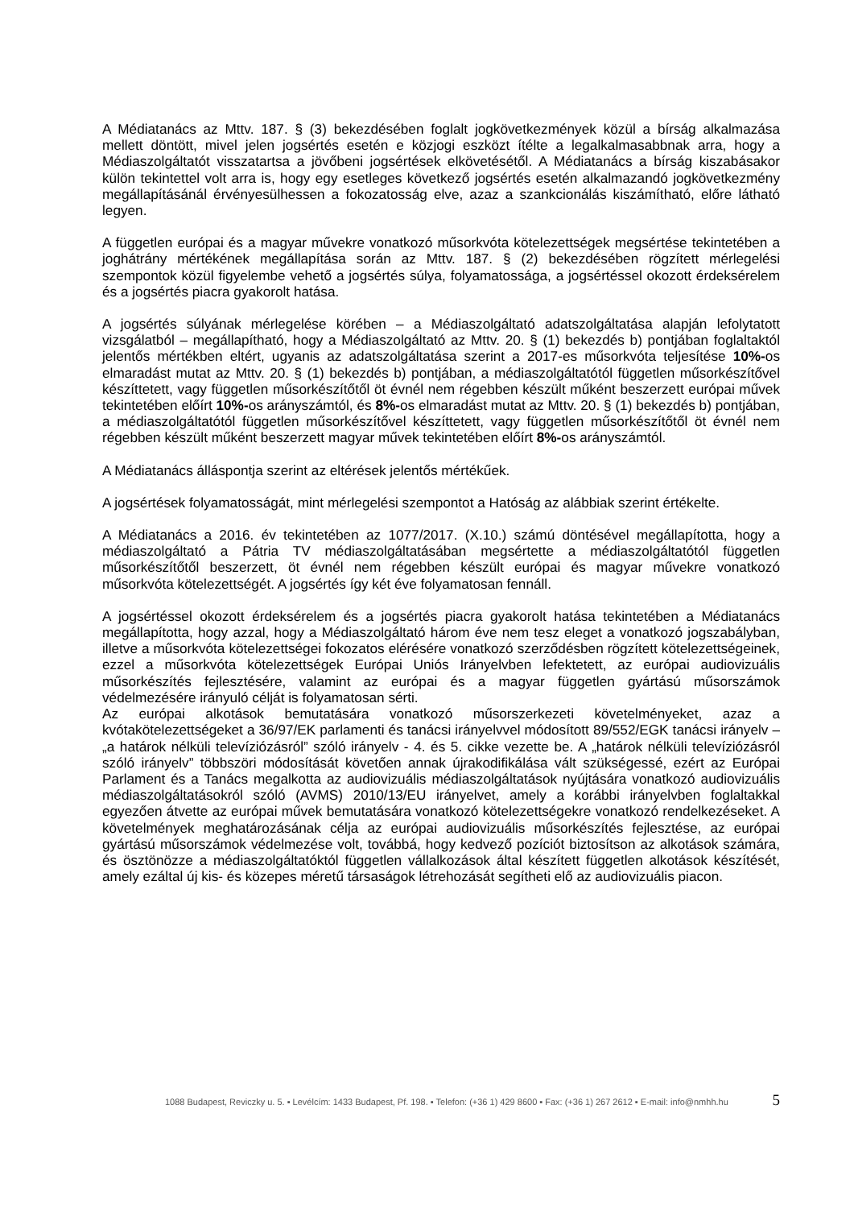A Médiatanács az Mttv. 187. § (3) bekezdésében foglalt jogkövetkezmények közül a bírság alkalmazása mellett döntött, mivel jelen jogsértés esetén e közjogi eszközt ítélte a legalkalmasabbnak arra, hogy a Médiaszolgáltatót visszatartsa a jövőbeni jogsértések elkövetésétől. A Médiatanács a bírság kiszabásakor külön tekintettel volt arra is, hogy egy esetleges következő jogsértés esetén alkalmazandó jogkövetkezmény megállapításánál érvényesülhessen a fokozatosság elve, azaz a szankcionálás kiszámítható, előre látható legyen.
A független európai és a magyar művekre vonatkozó műsorkvóta kötelezettségek megsértése tekintetében a joghátrány mértékének megállapítása során az Mttv. 187. § (2) bekezdésében rögzített mérlegelési szempontok közül figyelembe vehető a jogsértés súlya, folyamatossága, a jogsértéssel okozott érdeksérelem és a jogsértés piacra gyakorolt hatása.
A jogsértés súlyának mérlegelése körében – a Médiaszolgáltató adatszolgáltatása alapján lefolytatott vizsgálatból – megállapítható, hogy a Médiaszolgáltató az Mttv. 20. § (1) bekezdés b) pontjában foglaltaktól jelentős mértékben eltért, ugyanis az adatszolgáltatása szerint a 2017-es műsorkvóta teljesítése 10%-os elmaradást mutat az Mttv. 20. § (1) bekezdés b) pontjában, a médiaszolgáltatótól független műsorkészítővel készíttetett, vagy független műsorkészítőtől öt évnél nem régebben készült műként beszerzett európai művek tekintetében előírt 10%-os arányszámtól, és 8%-os elmaradást mutat az Mttv. 20. § (1) bekezdés b) pontjában, a médiaszolgáltatótól független műsorkészítővel készíttetett, vagy független műsorkészítőtől öt évnél nem régebben készült műként beszerzett magyar művek tekintetében előírt 8%-os arányszámtól.
A Médiatanács álláspontja szerint az eltérések jelentős mértékűek.
A jogsértések folyamatosságát, mint mérlegelési szempontot a Hatóság az alábbiak szerint értékelte.
A Médiatanács a 2016. év tekintetében az 1077/2017. (X.10.) számú döntésével megállapította, hogy a médiaszolgáltató a Pátria TV médiaszolgáltatásában megsértette a médiaszolgáltatótól független műsorkészítőtől beszerzett, öt évnél nem régebben készült európai és magyar művekre vonatkozó műsorkvóta kötelezettségét. A jogsértés így két éve folyamatosan fennáll.
A jogsértéssel okozott érdeksérelem és a jogsértés piacra gyakorolt hatása tekintetében a Médiatanács megállapította, hogy azzal, hogy a Médiaszolgáltató három éve nem tesz eleget a vonatkozó jogszabályban, illetve a műsorkvóta kötelezettségei fokozatos elérésére vonatkozó szerződésben rögzített kötelezettségeinek, ezzel a műsorkvóta kötelezettségek Európai Uniós Irányelvben lefektetett, az európai audiovizuális műsorkészítés fejlesztésére, valamint az európai és a magyar független gyártású műsorszámok védelmezésére irányuló célját is folyamatosan sérti.
Az európai alkotások bemutatására vonatkozó műsorszerkezeti követelményeket, azaz a kvótakötelezettségeket a 36/97/EK parlamenti és tanácsi irányelvvel módosított 89/552/EGK tanácsi irányelv – „a határok nélküli televíziózásról” szóló irányelv - 4. és 5. cikke vezette be. A „határok nélküli televíziózásról szóló irányelv” többszöri módosítását követően annak újrakodifikálása vált szükségessé, ezért az Európai Parlament és a Tanács megalkotta az audiovizuális médiaszolgáltatások nyújtására vonatkozó audiovizuális médiaszolgáltatásokról szóló (AVMS) 2010/13/EU irányelvet, amely a korábbi irányelvben foglaltakkal egyezően átvette az európai művek bemutatására vonatkozó kötelezettségekre vonatkozó rendelkezéseket. A követelmények meghatározásának célja az európai audiovizuális műsorkészítés fejlesztése, az európai gyártású műsorszámok védelmezése volt, továbbá, hogy kedvező pozíciót biztosítson az alkotások számára, és ösztönözze a médiaszolgáltatóktól független vállalkozások által készített független alkotások készítését, amely ezáltal új kis- és közepes méretű társaságok létrehozását segítheti elő az audiovizuális piacon.
1088 Budapest, Reviczky u. 5. ▪ Levélcím: 1433 Budapest, Pf. 198. ▪ Telefon: (+36 1) 429 8600 ▪ Fax: (+36 1) 267 2612 ▪ E-mail: info@nmhh.hu 5